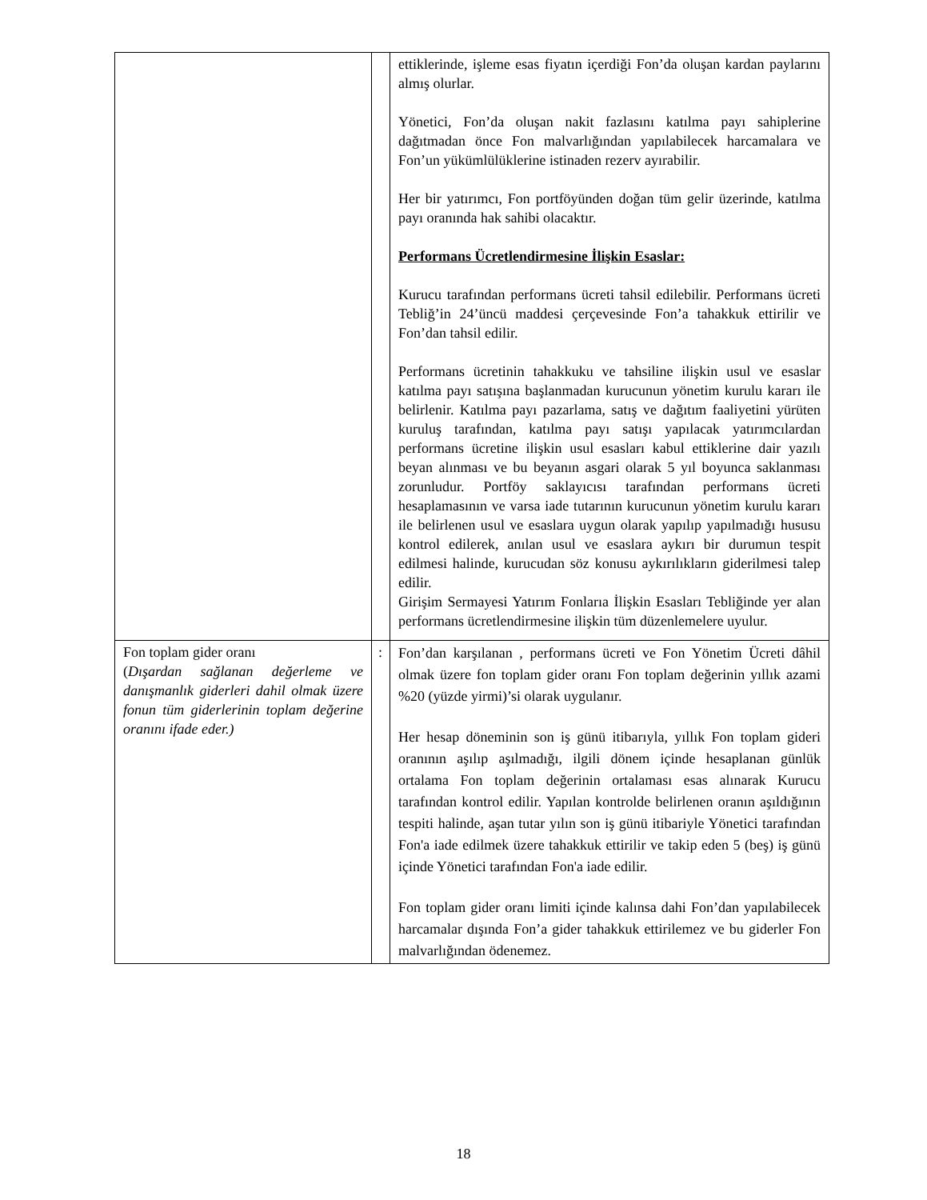| | | ettiklerinde, işleme esas fiyatın içerdiği Fon’da oluşan kardan paylarını almış olurlar. Yönetici, Fon’da oluşan nakit fazlasını katılma payı sahiplerine dağıtmadan önce Fon malvarlığından yapılabilecek harcamalara ve Fon’un yükümlülüklerine istinaden rezerv ayırabilir. Her bir yatırımcı, Fon portföyünden doğan tüm gelir üzerinde, katılma payı oranında hak sahibi olacaktır. Performans Ücretlendirmesine İlişkin Esaslar: Kurucu tarafından performans ücreti tahsil edilebilir. Performans ücreti Tebliğ’in 24’üncü maddesi çerçevesinde Fon’a tahakkuk ettirilir ve Fon’dan tahsil edilir. Performans ücretinin tahakkuku ve tahsiline ilişkin usul ve esaslar katılma payı satışına başlanmadan kurucunun yönetim kurulu kararı ile belirlenir. Katılma payı pazarlama, satış ve dağıtım faaliyetini yürüten kuruluş tarafından, katılma payı satışı yapılacak yatırımcılardan performans ücretine ilişkin usul esasları kabul ettiklerine dair yazılı beyan alınması ve bu beyanın asgari olarak 5 yıl boyunca saklanması zorunludur. Portföy saklayıcısı tarafından performans ücreti hesaplamasının ve varsa iade tutarının kurucunun yönetim kurulu kararı ile belirlenen usul ve esaslara uygun olarak yapılıp yapılmadığı hususu kontrol edilerek, anılan usul ve esaslara aykırı bir durumun tespit edilmesi halinde, kurucudan söz konusu aykırılıkların giderilmesi talep edilir. Girişim Sermayesi Yatırım Fonlarıa İlişkin Esasları Tebliğinde yer alan performans ücretlendirmesine ilişkin tüm düzenlemelere uyulur. |
| Fon toplam gider oranı ( Dışardan sağlanan değerleme ve danışmanlık giderleri dahil olmak üzere fonun tüm giderlerinin toplam değerine oranını ifade eder.) | : | Fon’dan karşılanan , performans ücreti ve Fon Yönetim Ücreti dâhil olmak üzere fon toplam gider oranı Fon toplam değerinin yıllık azami %20 (yüzde yirmi)’si olarak uygulanır. Her hesap döneminin son iş günü itibarıyla, yıllık Fon toplam gideri oranının aşılıp aşılmadığı, ilgili dönem içinde hesaplanan günlük ortalama Fon toplam değerinin ortalaması esas alınarak Kurucu tarafından kontrol edilir. Yapılan kontrolde belirlenen oranın aşıldığının tespiti halinde, aşan tutar yılın son iş günü itibariyle Yönetici tarafından Fon'a iade edilmek üzere tahakkuk ettirilir ve takip eden 5 (beş) iş günü içinde Yönetici tarafından Fon'a iade edilir. Fon toplam gider oranı limiti içinde kalınsa dahi Fon’dan yapılabilecek harcamalar dışında Fon’a gider tahakkuk ettirilemez ve bu giderler Fon malvarlığından ödenemez. |
18